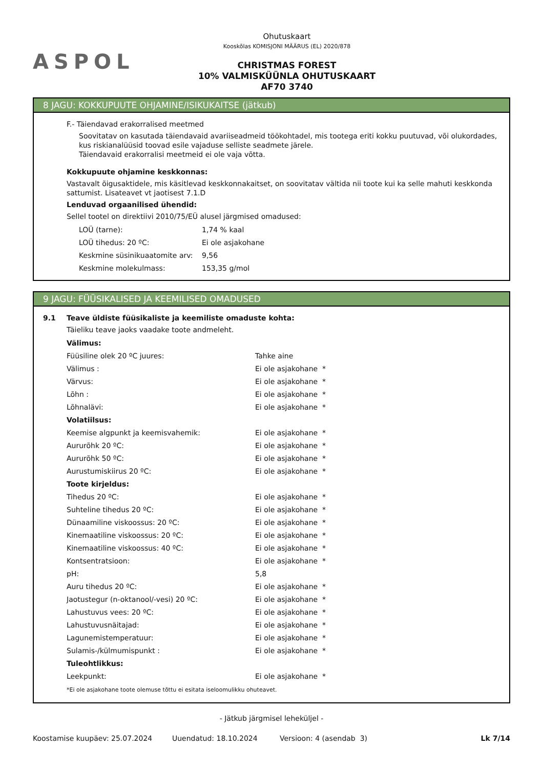ASPOL
Ohutuskaart
Kooskõlas KOMISJONI MÄÄRUS (EL) 2020/878
CHRISTMAS FOREST
10% VALMISKÜÜNLA OHUTUSKAART
AF70 3740
8 JAGU: KOKKUPUUTE OHJAMINE/ISIKUKAITSE (jätkub)
F.- Täiendavad erakorralised meetmed
Soovitatav on kasutada täiendavaid avariiseadmeid töökohtadel, mis tootega eriti kokku puutuvad, või olukordades, kus riskianalüüsid toovad esile vajaduse selliste seadmete järele.
Täiendavaid erakorralisi meetmeid ei ole vaja võtta.
Kokkupuute ohjamine keskkonnas:
Vastavalt õigusaktidele, mis käsitlevad keskkonnakaitset, on soovitatav vältida nii toote kui ka selle mahuti keskkonda sattumist. Lisateavet vt jaotisest 7.1.D
Lenduvad orgaanilised ühendid:
Sellel tootel on direktiivi 2010/75/EÜ alusel järgmised omadused:
| LOÜ (tarne): | 1,74 % kaal |
| LOÜ tihedus: 20 ºC: | Ei ole asjakohane |
| Keskmine süsinikuaatomite arv: | 9,56 |
| Keskmine molekulmass: | 153,35 g/mol |
9 JAGU: FÜÜSIKALISED JA KEEMILISED OMADUSED
9.1 Teave üldiste füüsikaliste ja keemiliste omaduste kohta:
Täieliku teave jaoks vaadake toote andmeleht.
| Välimus: | |
| Füüsiline olek 20 ºC juures: | Tahke aine |
| Välimus : | Ei ole asjakohane * |
| Värvus: | Ei ole asjakohane * |
| Lõhn : | Ei ole asjakohane * |
| Lõhnalävi: | Ei ole asjakohane * |
| Volatiilsus: | |
| Keemise algpunkt ja keemisvahemik: | Ei ole asjakohane * |
| Aururõhk 20 ºC: | Ei ole asjakohane * |
| Aururõhk 50 ºC: | Ei ole asjakohane * |
| Aurustumiskiirus 20 ºC: | Ei ole asjakohane * |
| Toote kirjeldus: | |
| Tihedus 20 ºC: | Ei ole asjakohane * |
| Suhteline tihedus 20 ºC: | Ei ole asjakohane * |
| Dünaamiline viskoossus: 20 ºC: | Ei ole asjakohane * |
| Kinemaatiline viskoossus: 20 ºC: | Ei ole asjakohane * |
| Kinemaatiline viskoossus: 40 ºC: | Ei ole asjakohane * |
| Kontsentratsioon: | Ei ole asjakohane * |
| pH: | 5,8 |
| Auru tihedus 20 ºC: | Ei ole asjakohane * |
| Jaotustegur (n-oktanool/-vesi) 20 ºC: | Ei ole asjakohane * |
| Lahustuvus vees: 20 ºC: | Ei ole asjakohane * |
| Lahustuvusnäitajad: | Ei ole asjakohane * |
| Lagunemistemperatuur: | Ei ole asjakohane * |
| Sulamis-/külmumispunkt : | Ei ole asjakohane * |
| Tuleohtlikkus: | |
| Leekpunkt: | Ei ole asjakohane * |
*Ei ole asjakohane toote olemuse tõttu ei esitata iseloomulikku ohuteavet.
- Jätkub järgmisel leheküljel -
Koostamise kuupäev: 25.07.2024 Uuendatud: 18.10.2024 Versioon: 4 (asendab 3) Lk 7/14